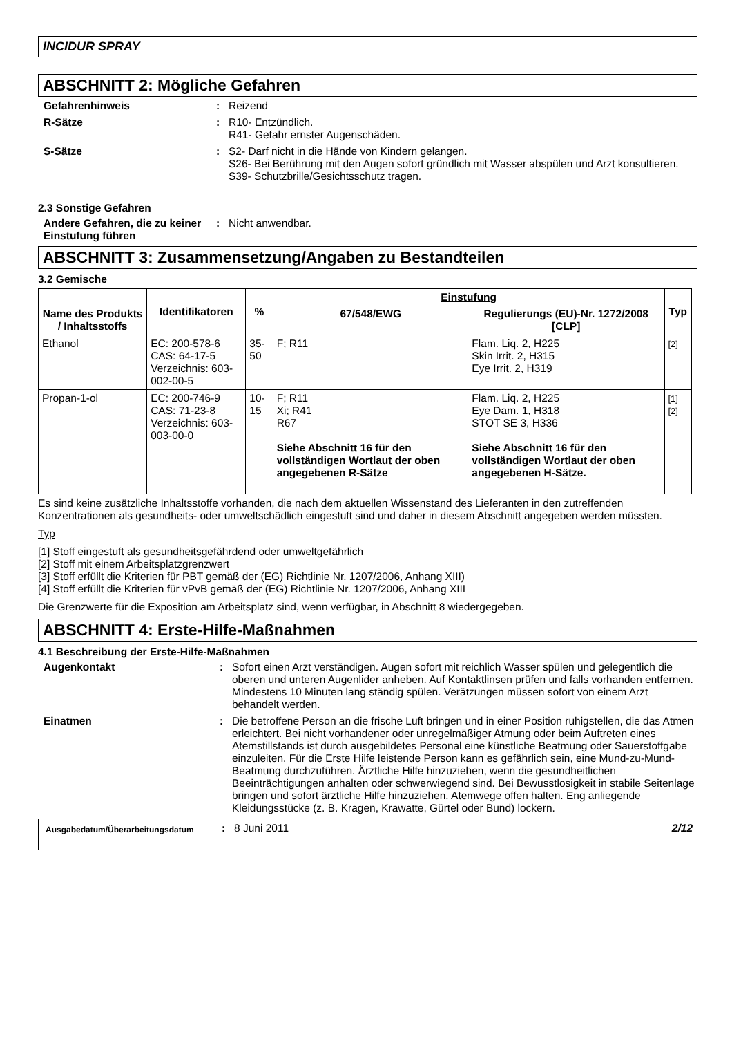INCIDUR SPRAY
ABSCHNITT 2: Mögliche Gefahren
Gefahrenhinweis : Reizend
R-Sätze : R10- Entzündlich.
R41- Gefahr ernster Augenschäden.
S-Sätze : S2- Darf nicht in die Hände von Kindern gelangen.
S26- Bei Berührung mit den Augen sofort gründlich mit Wasser abspülen und Arzt konsultieren.
S39- Schutzbrille/Gesichtsschutz tragen.
2.3 Sonstige Gefahren
Andere Gefahren, die zu keiner Einstufung führen
: Nicht anwendbar.
ABSCHNITT 3: Zusammensetzung/Angaben zu Bestandteilen
3.2 Gemische
| Name des Produkts / Inhaltsstoffs | Identifikatoren | % | Einstufung | | Typ |
| --- | --- | --- | --- | --- | --- |
| | | | 67/548/EWG | Regulierungs (EU)-Nr. 1272/2008 [CLP] | |
| Ethanol | EC: 200-578-6 CAS: 64-17-5 Verzeichnis: 603-002-00-5 | 35-50 | F; R11 | Flam. Liq. 2, H225 Skin Irrit. 2, H315 Eye Irrit. 2, H319 | [2] |
| Propan-1-ol | EC: 200-746-9 CAS: 71-23-8 Verzeichnis: 603-003-00-0 | 10-15 | F; R11 Xi; R41 R67 Siehe Abschnitt 16 für den vollständigen Wortlaut der oben angegebenen R-Sätze | Flam. Liq. 2, H225 Eye Dam. 1, H318 STOT SE 3, H336 Siehe Abschnitt 16 für den vollständigen Wortlaut der oben angegebenen H-Sätze. | [1] [2] |
Es sind keine zusätzliche Inhaltsstoffe vorhanden, die nach dem aktuellen Wissenstand des Lieferanten in den zutreffenden Konzentrationen als gesundheits- oder umweltschädlich eingestuft sind und daher in diesem Abschnitt angegeben werden müssten.
Typ
[1] Stoff eingestuft als gesundheitsgefährdend oder umweltgefährlich
[2] Stoff mit einem Arbeitsplatzgrenzwert
[3] Stoff erfüllt die Kriterien für PBT gemäß der (EG) Richtlinie Nr. 1207/2006, Anhang XIII)
[4] Stoff erfüllt die Kriterien für vPvB gemäß der (EG) Richtlinie Nr. 1207/2006, Anhang XIII
Die Grenzwerte für die Exposition am Arbeitsplatz sind, wenn verfügbar, in Abschnitt 8 wiedergegeben.
ABSCHNITT 4: Erste-Hilfe-Maßnahmen
4.1 Beschreibung der Erste-Hilfe-Maßnahmen
Augenkontakt : Sofort einen Arzt verständigen. Augen sofort mit reichlich Wasser spülen und gelegentlich die oberen und unteren Augenlider anheben. Auf Kontaktlinsen prüfen und falls vorhanden entfernen. Mindestens 10 Minuten lang ständig spülen. Verätzungen müssen sofort von einem Arzt behandelt werden.
Einatmen : Die betroffene Person an die frische Luft bringen und in einer Position ruhigstellen, die das Atmen erleichtert. Bei nicht vorhandener oder unregelmäßiger Atmung oder beim Auftreten eines Atemstillstands ist durch ausgebildetes Personal eine künstliche Beatmung oder Sauerstoffgabe einzuleiten. Für die Erste Hilfe leistende Person kann es gefährlich sein, eine Mund-zu-Mund-Beatmung durchzuführen. Ärztliche Hilfe hinzuziehen, wenn die gesundheitlichen Beeinträchtigungen anhalten oder schwerwiegend sind. Bei Bewusstlosigkeit in stabile Seitenlage bringen und sofort ärztliche Hilfe hinzuziehen. Atemwege offen halten. Eng anliegende Kleidungsstücke (z. B. Kragen, Krawatte, Gürtel oder Bund) lockern.
Ausgabedatum/Überarbeitungsdatum
: 8 Juni 2011 2/12